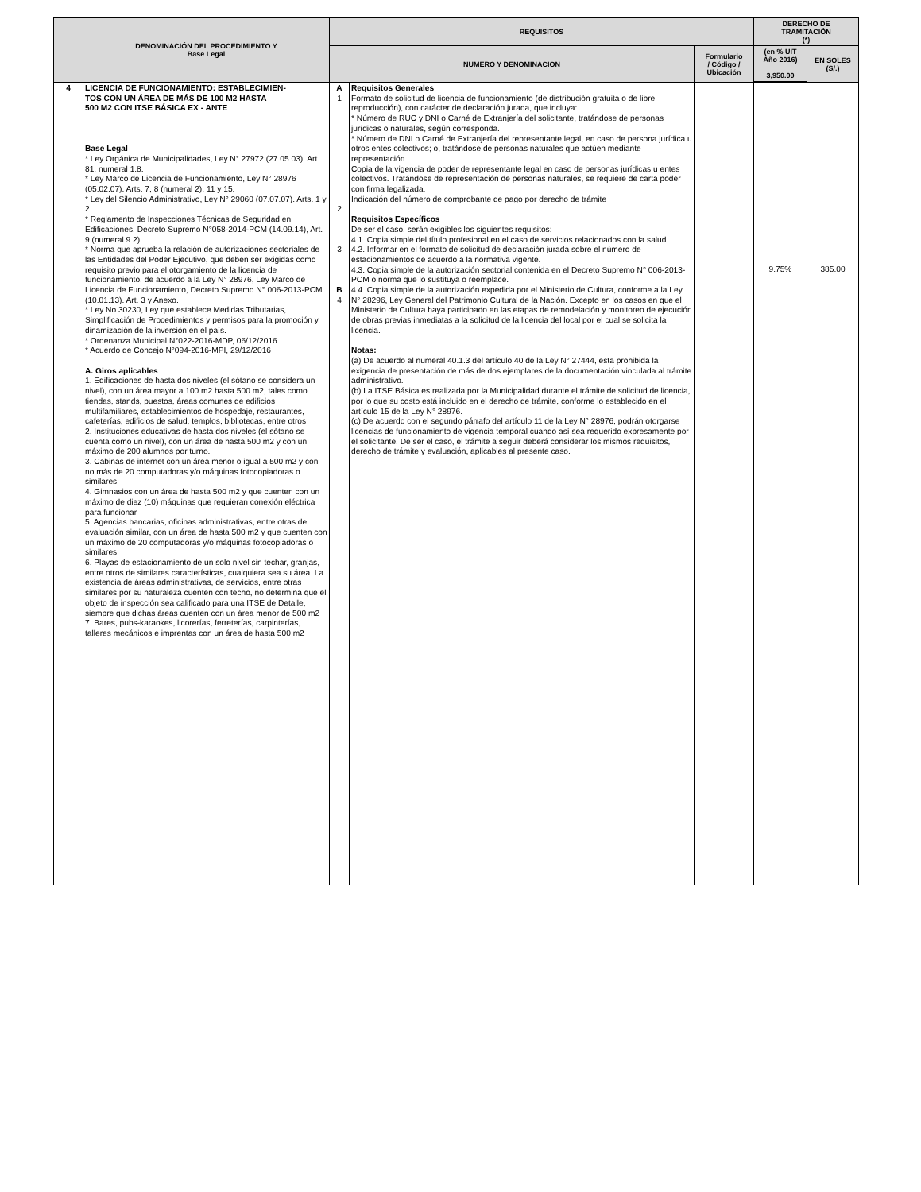| | DENOMINACIÓN DEL PROCEDIMIENTO Y Base Legal | REQUISITOS | | | DERECHO DE TRAMITACIÓN (*) | |
| --- | --- | --- | --- | --- | --- | --- |
| | | NUMERO Y DENOMINACION | | Formulario / Código / Ubicación | (en % UIT Año 2016) 3,950.00 | EN SOLES (S/.) |
| 4 | LICENCIA DE FUNCIONAMIENTO: ESTABLECIMIEN- TOS CON UN ÁREA DE MÁS DE 100 M2 HASTA 500 M2 CON ITSE BÁSICA EX - ANTE Base Legal * Ley Orgánica de Municipalidades, Ley N° 27972 (27.05.03). Art. 81, numeral 1.8. * Ley Marco de Licencia de Funcionamiento, Ley N° 28976 (05.02.07). Arts. 7, 8 (numeral 2), 11 y 15. * Ley del Silencio Administrativo, Ley N° 29060 (07.07.07). Arts. 1 y 2. * Reglamento de Inspecciones Técnicas de Seguridad en Edificaciones, Decreto Supremo N°058-2014-PCM (14.09.14), Art. 9 (numeral 9.2) * Norma que aprueba la relación de autorizaciones sectoriales de las Entidades del Poder Ejecutivo, que deben ser exigidas como requisito previo para el otorgamiento de la licencia de funcionamiento, de acuerdo a la Ley N° 28976, Ley Marco de Licencia de Funcionamiento, Decreto Supremo N° 006-2013-PCM (10.01.13). Art. 3 y Anexo. * Ley No 30230, Ley que establece Medidas Tributarias, Simplificación de Procedimientos y permisos para la promoción y dinamización de la inversión en el país. * Ordenanza Municipal N°022-2016-MDP, 06/12/2016 * Acuerdo de Concejo N°094-2016-MPI, 29/12/2016 A. Giros aplicables 1. Edificaciones de hasta dos niveles (el sótano se considera un nivel), con un área mayor a 100 m2 hasta 500 m2, tales como tiendas, stands, puestos, áreas comunes de edificios multifamiliares, establecimientos de hospedaje, restaurantes, cafeterías, edificios de salud, templos, bibliotecas, entre otros 2. Instituciones educativas de hasta dos niveles (el sótano se cuenta como un nivel), con un área de hasta 500 m2 y con un máximo de 200 alumnos por turno. 3. Cabinas de internet con un área menor o igual a 500 m2 y con no más de 20 computadoras y/o máquinas fotocopiadoras o similares 4. Gimnasios con un área de hasta 500 m2 y que cuenten con un máximo de diez (10) máquinas que requieran conexión eléctrica para funcionar 5. Agencias bancarias, oficinas administrativas, entre otras de evaluación similar, con un área de hasta 500 m2 y que cuenten con un máximo de 20 computadoras y/o máquinas fotocopiadoras o similares 6. Playas de estacionamiento de un solo nivel sin techar, granjas, entre otros de similares características, cualquiera sea su área. La existencia de áreas administrativas, de servicios, entre otras similares por su naturaleza cuenten con techo, no determina que el objeto de inspección sea calificado para una ITSE de Detalle, siempre que dichas áreas cuenten con un área menor de 500 m2 7. Bares, pubs-karaokes, licorerías, ferreterías, carpinterías, talleres mecánicos e imprentas con un área de hasta 500 m2 | A 1 2 3 B 4 | Requisitos Generales Formato de solicitud de licencia de funcionamiento (de distribución gratuita o de libre reproducción), con carácter de declaración jurada, que incluya: * Número de RUC y DNI o Carné de Extranjería del solicitante, tratándose de personas jurídicas o naturales, según corresponda. * Número de DNI o Carné de Extranjería del representante legal, en caso de persona jurídica u otros entes colectivos; o, tratándose de personas naturales que actúen mediante representación. Copia de la vigencia de poder de representante legal en caso de personas jurídicas u entes colectivos. Tratándose de representación de personas naturales, se requiere de carta poder con firma legalizada. Indicación del número de comprobante de pago por derecho de trámite Requisitos Específicos De ser el caso, serán exigibles los siguientes requisitos: 4.1. Copia simple del título profesional en el caso de servicios relacionados con la salud. 4.2. Informar en el formato de solicitud de declaración jurada sobre el número de estacionamientos de acuerdo a la normativa vigente. 4.3. Copia simple de la autorización sectorial contenida en el Decreto Supremo N° 006-2013-PCM o norma que lo sustituya o reemplace. 4.4. Copia simple de la autorización expedida por el Ministerio de Cultura, conforme a la Ley N° 28296, Ley General del Patrimonio Cultural de la Nación. Excepto en los casos en que el Ministerio de Cultura haya participado en las etapas de remodelación y monitoreo de ejecución de obras previas inmediatas a la solicitud de la licencia del local por el cual se solicita la licencia. Notas: (a) De acuerdo al numeral 40.1.3 del artículo 40 de la Ley N° 27444, esta prohibida la exigencia de presentación de más de dos ejemplares de la documentación vinculada al trámite administrativo. (b) La ITSE Básica es realizada por la Municipalidad durante el trámite de solicitud de licencia, por lo que su costo está incluido en el derecho de trámite, conforme lo establecido en el artículo 15 de la Ley N° 28976. (c) De acuerdo con el segundo párrafo del artículo 11 de la Ley N° 28976, podrán otorgarse licencias de funcionamiento de vigencia temporal cuando así sea requerido expresamente por el solicitante. De ser el caso, el trámite a seguir deberá considerar los mismos requisitos, derecho de trámite y evaluación, aplicables al presente caso. | | 9.75% | 385.00 |